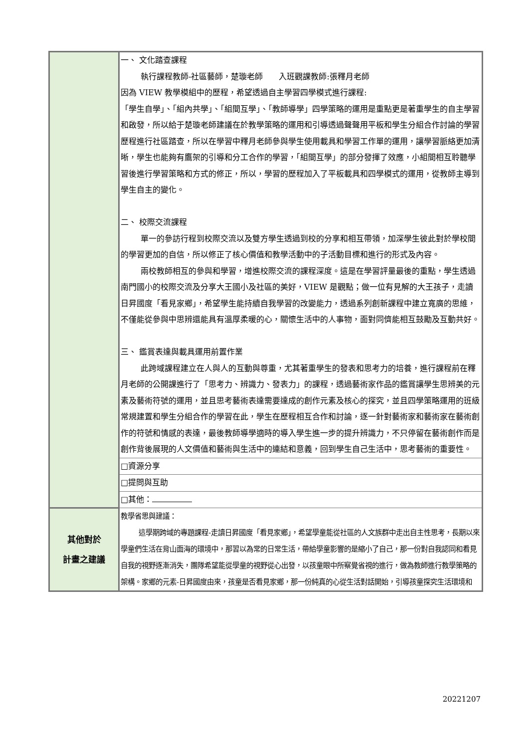| | 一、 文化踏查課程 執行課程教師-社區藝師，楚璇老師 入班觀課教師:張釋月老師 因為 VIEW 教學模組中的歷程，希望透過自主學習四學模式進行課程: 「學生自學」、「組內共學」、「組間互學」、「教師導學」四學策略的運用是重點更是著重學生的自主學習和啟發，所以給于楚璇老師建議在於教學策略的運用和引導透過聲聲用平板和學生分組合作討論的學習歷程進行社區踏查，所以在學習中釋月老師參與學生使用載具和學習工作單的運用，讓學習脈絡更加清晰，學生也能夠有鷹架的引導和分工合作的學習，「組間互學」的部分發揮了效應，小組間相互聆聽學習後進行學習策略和方式的修正，所以，學習的歷程加入了平板載具和四學模式的運用，從教師主導到學生自主的變化。 二、 校際交流課程 單一的參訪行程到校際交流以及雙方學生透過到校的分享和相互帶領，加深學生彼此對於學校間的學習更加的自信，所以修正了核心價值和教學活動中的子活動目標和進行的形式及內容。 兩校教師相互的參與和學習，增進校際交流的課程深度。這是在學習評量最後的重點，學生透過南門國小的校際交流及分享大王國小及社區的美好，VIEW 是觀點；做一位有見解的大王孩子，走讀日昇國度「看見家鄉」，希望學生能持續自我學習的改變能力，透過系列創新課程中建立寬廣的思維，不僅能從參與中思辨還能具有溫厚柔暖的心，關懷生活中的人事物，面對同儕能相互鼓勵及互動共好。 三、 鑑賞表達與載具運用前置作業 此跨域課程建立在人與人的互動與尊重，尤其著重學生的發表和思考力的培養，進行課程前在釋月老師的公開課進行了「思考力、辨識力、發表力」的課程，透過藝術家作品的鑑賞讓學生思辨美的元素及藝術符號的運用，並且思考藝術表達需要達成的創作元素及核心的探究，並且四學策略運用的班級常規建置和學生分組合作的學習在此，學生在歷程相互合作和討論，逐一針對藝術家和藝術家在藝術創作的符號和情感的表達，最後教師導學適時的導入學生進一步的提升辨識力，不只停留在藝術創作而是創作背後展現的人文價值和藝術與生活中的連結和意義，回到學生自己生活中，思考藝術的重要性。 |
| | □資源分享 |
| | □提問與互助 |
| | □其他： |
| 其他對於 計畫之建議 | 教學省思與建議： 這學期跨域的專題課程-走讀日昇國度「看見家鄉」，希望學童能從社區的人文族群中走出自主性思考，長期以來學童們生活在背山面海的環境中，那習以為常的日常生活，帶給學童影響的是縮小了自己，那一份對自我認同和看見自我的視野逐漸消失，團隊希望能從學童的視野從心出發，以孩童眼中所察覺省視的進行，做為教師進行教學策略的架構。家鄉的元素-日昇國度由來，孩童是否看見家鄉，那一份純真的心從生活對話開始，引導孩童探究生活環境和 |
20221207